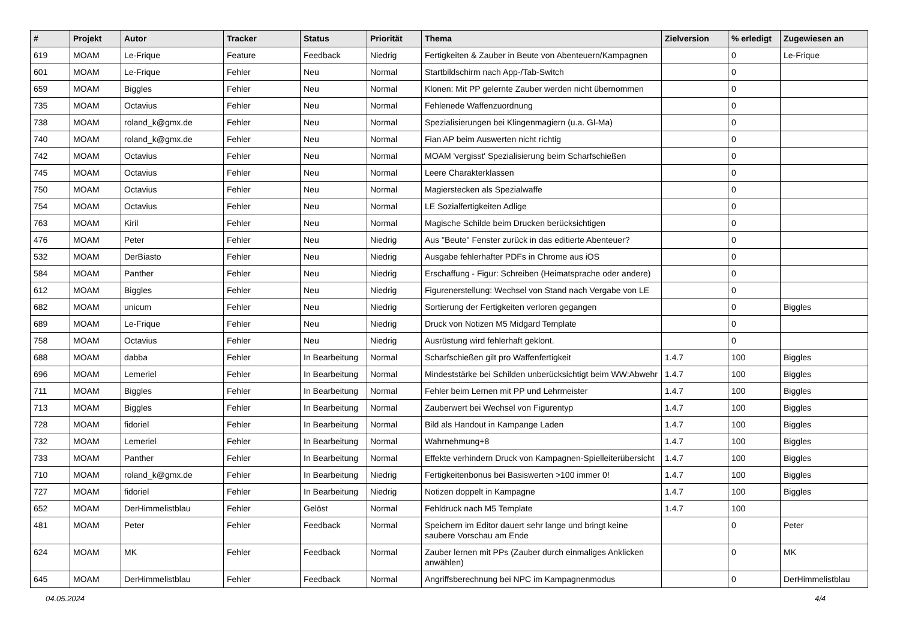| # | Projekt | Autor | Tracker | Status | Priorität | Thema | Zielversion | % erledigt | Zugewiesen an |
| --- | --- | --- | --- | --- | --- | --- | --- | --- | --- |
| 619 | MOAM | Le-Frique | Feature | Feedback | Niedrig | Fertigkeiten & Zauber in Beute von Abenteuern/Kampagnen | | 0 | Le-Frique |
| 601 | MOAM | Le-Frique | Fehler | Neu | Normal | Startbildschirm nach App-/Tab-Switch | | 0 | |
| 659 | MOAM | Biggles | Fehler | Neu | Normal | Klonen: Mit PP gelernte Zauber werden nicht übernommen | | 0 | |
| 735 | MOAM | Octavius | Fehler | Neu | Normal | Fehlenede Waffenzuordnung | | 0 | |
| 738 | MOAM | roland_k@gmx.de | Fehler | Neu | Normal | Spezialisierungen bei Klingenmagiern (u.a. Gl-Ma) | | 0 | |
| 740 | MOAM | roland_k@gmx.de | Fehler | Neu | Normal | Fian AP beim Auswerten nicht richtig | | 0 | |
| 742 | MOAM | Octavius | Fehler | Neu | Normal | MOAM 'vergisst' Spezialisierung beim Scharfschießen | | 0 | |
| 745 | MOAM | Octavius | Fehler | Neu | Normal | Leere Charakterklassen | | 0 | |
| 750 | MOAM | Octavius | Fehler | Neu | Normal | Magierstecken als Spezialwaffe | | 0 | |
| 754 | MOAM | Octavius | Fehler | Neu | Normal | LE Sozialfertigkeiten Adlige | | 0 | |
| 763 | MOAM | Kiril | Fehler | Neu | Normal | Magische Schilde beim Drucken berücksichtigen | | 0 | |
| 476 | MOAM | Peter | Fehler | Neu | Niedrig | Aus "Beute" Fenster zurück in das editierte Abenteuer? | | 0 | |
| 532 | MOAM | DerBiasto | Fehler | Neu | Niedrig | Ausgabe fehlerhafter PDFs in Chrome aus iOS | | 0 | |
| 584 | MOAM | Panther | Fehler | Neu | Niedrig | Erschaffung - Figur: Schreiben (Heimatsprache oder andere) | | 0 | |
| 612 | MOAM | Biggles | Fehler | Neu | Niedrig | Figurenerstellung: Wechsel von Stand nach Vergabe von LE | | 0 | |
| 682 | MOAM | unicum | Fehler | Neu | Niedrig | Sortierung der Fertigkeiten verloren gegangen | | 0 | Biggles |
| 689 | MOAM | Le-Frique | Fehler | Neu | Niedrig | Druck von Notizen M5 Midgard Template | | 0 | |
| 758 | MOAM | Octavius | Fehler | Neu | Niedrig | Ausrüstung wird fehlerhaft geklont. | | 0 | |
| 688 | MOAM | dabba | Fehler | In Bearbeitung | Normal | Scharfschießen gilt pro Waffenfertigkeit | 1.4.7 | 100 | Biggles |
| 696 | MOAM | Lemeriel | Fehler | In Bearbeitung | Normal | Mindeststärke bei Schilden unberücksichtigt beim WW:Abwehr | 1.4.7 | 100 | Biggles |
| 711 | MOAM | Biggles | Fehler | In Bearbeitung | Normal | Fehler beim Lernen mit PP und Lehrmeister | 1.4.7 | 100 | Biggles |
| 713 | MOAM | Biggles | Fehler | In Bearbeitung | Normal | Zauberwert bei Wechsel von Figurentyp | 1.4.7 | 100 | Biggles |
| 728 | MOAM | fidoriel | Fehler | In Bearbeitung | Normal | Bild als Handout in Kampange Laden | 1.4.7 | 100 | Biggles |
| 732 | MOAM | Lemeriel | Fehler | In Bearbeitung | Normal | Wahrnehmung+8 | 1.4.7 | 100 | Biggles |
| 733 | MOAM | Panther | Fehler | In Bearbeitung | Normal | Effekte verhindern Druck von Kampagnen-Spielleiterübersicht | 1.4.7 | 100 | Biggles |
| 710 | MOAM | roland_k@gmx.de | Fehler | In Bearbeitung | Niedrig | Fertigkeitenbonus bei Basiswerten >100 immer 0! | 1.4.7 | 100 | Biggles |
| 727 | MOAM | fidoriel | Fehler | In Bearbeitung | Niedrig | Notizen doppelt in Kampagne | 1.4.7 | 100 | Biggles |
| 652 | MOAM | DerHimmelistblau | Fehler | Gelöst | Normal | Fehldruck nach M5 Template | 1.4.7 | 100 | |
| 481 | MOAM | Peter | Fehler | Feedback | Normal | Speichern im Editor dauert sehr lange und bringt keine saubere Vorschau am Ende | | 0 | Peter |
| 624 | MOAM | MK | Fehler | Feedback | Normal | Zauber lernen mit PPs (Zauber durch einmaliges Anklicken anwählen) | | 0 | MK |
| 645 | MOAM | DerHimmelistblau | Fehler | Feedback | Normal | Angriffsberechnung bei NPC im Kampagnenmodus | | 0 | DerHimmelistblau |
04.05.2024 4/4